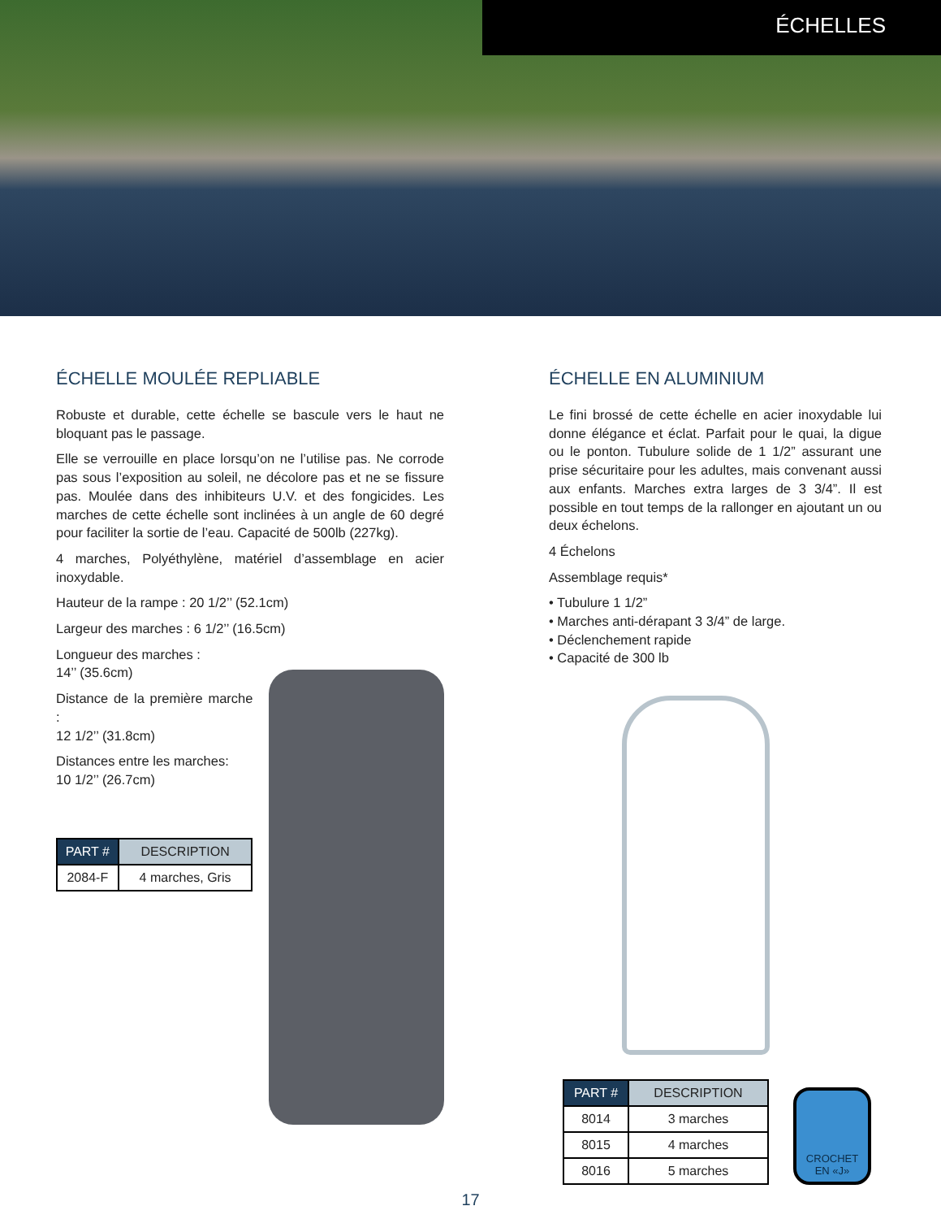ÉCHELLES
ÉCHELLE MOULÉE REPLIABLE
Robuste et durable, cette échelle se bascule vers le haut ne bloquant pas le passage.
Elle se verrouille en place lorsqu’on ne l’utilise pas. Ne corrode pas sous l’exposition au soleil, ne décolore pas et ne se fissure pas. Moulée dans des inhibiteurs U.V. et des fongicides. Les marches de cette échelle sont inclinées à un angle de 60 degré pour faciliter la sortie de l’eau. Capacité de 500lb (227kg).
4 marches, Polyéthylène, matériel d’assemblage en acier inoxydable.
Hauteur de la rampe : 20 1/2’’ (52.1cm)
Largeur des marches : 6 1/2’’ (16.5cm)
Longueur des marches :
14’’ (35.6cm)
Distance de la première marche :
12 1/2’’ (31.8cm)
Distances entre les marches:
10 1/2’’ (26.7cm)
| PART # | DESCRIPTION |
| --- | --- |
| 2084-F | 4 marches, Gris |
ÉCHELLE EN ALUMINIUM
Le fini brossé de cette échelle en acier inoxydable lui donne élégance et éclat. Parfait pour le quai, la digue ou le ponton. Tubulure solide de 1 1/2” assurant une prise sécuritaire pour les adultes, mais convenant aussi aux enfants. Marches extra larges de 3 3/4”. Il est possible en tout temps de la rallonger en ajoutant un ou deux échelons.
4 Échelons
Assemblage requis*
• Tubulure 1 1/2”
• Marches anti-dérapant 3 3/4” de large.
• Déclenchement rapide
• Capacité de 300 lb
| PART # | DESCRIPTION |
| --- | --- |
| 8014 | 3 marches |
| 8015 | 4 marches |
| 8016 | 5 marches |
CROCHET
EN «J»
17